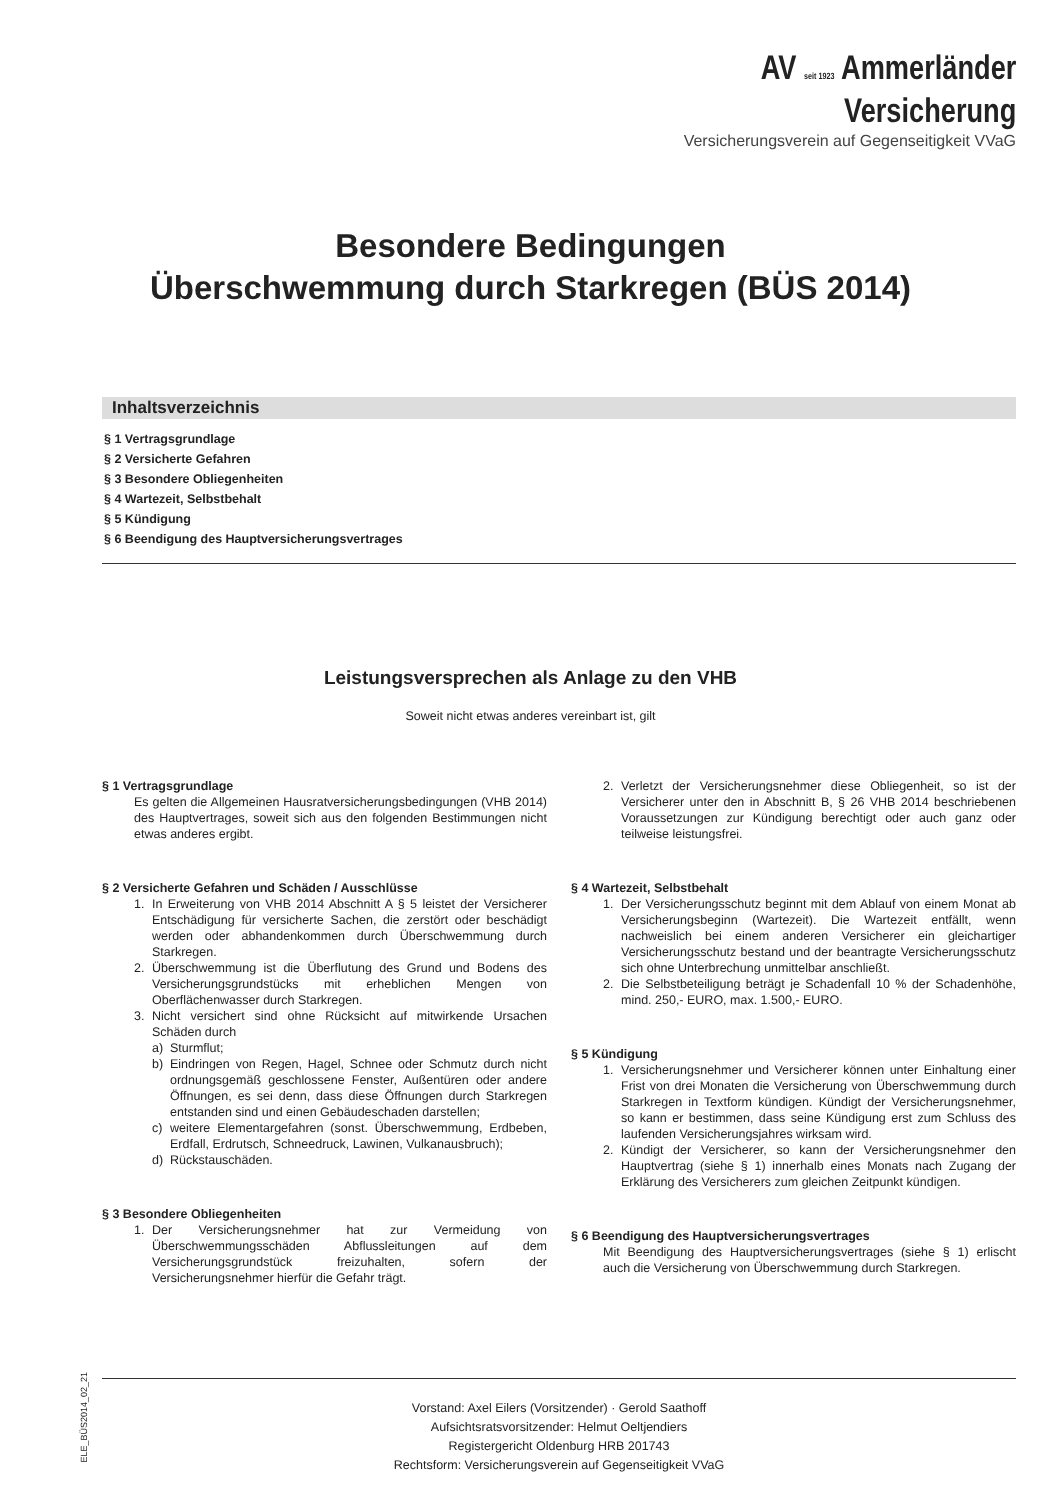AV seit 1923 Ammerländer
Versicherung
Versicherungsverein auf Gegenseitigkeit VVaG
Besondere Bedingungen
Überschwemmung durch Starkregen (BÜS 2014)
Inhaltsverzeichnis
§ 1 Vertragsgrundlage
§ 2 Versicherte Gefahren
§ 3 Besondere Obliegenheiten
§ 4 Wartezeit, Selbstbehalt
§ 5 Kündigung
§ 6 Beendigung des Hauptversicherungsvertrages
Leistungsversprechen als Anlage zu den VHB
Soweit nicht etwas anderes vereinbart ist, gilt
§ 1 Vertragsgrundlage
Es gelten die Allgemeinen Hausratversicherungsbedingungen (VHB 2014) des Hauptvertrages, soweit sich aus den folgenden Bestimmungen nicht etwas anderes ergibt.
§ 2 Versicherte Gefahren und Schäden / Ausschlüsse
1. In Erweiterung von VHB 2014 Abschnitt A § 5 leistet der Versicherer Entschädigung für versicherte Sachen, die zerstört oder beschädigt werden oder abhandenkommen durch Überschwemmung durch Starkregen.
2. Überschwemmung ist die Überflutung des Grund und Bodens des Versicherungsgrundstücks mit erheblichen Mengen von Oberflächenwasser durch Starkregen.
3. Nicht versichert sind ohne Rücksicht auf mitwirkende Ursachen Schäden durch
a) Sturmflut;
b) Eindringen von Regen, Hagel, Schnee oder Schmutz durch nicht ordnungsgemäß geschlossene Fenster, Außentüren oder andere Öffnungen, es sei denn, dass diese Öffnungen durch Starkregen entstanden sind und einen Gebäudeschaden darstellen;
c) weitere Elementargefahren (sonst. Überschwemmung, Erdbeben, Erdfall, Erdrutsch, Schneedruck, Lawinen, Vulkanausbruch);
d) Rückstauschäden.
§ 3 Besondere Obliegenheiten
1. Der Versicherungsnehmer hat zur Vermeidung von Überschwemmungsschäden Abflussleitungen auf dem Versicherungsgrundstück freizuhalten, sofern der Versicherungsnehmer hierfür die Gefahr trägt.
2. Verletzt der Versicherungsnehmer diese Obliegenheit, so ist der Versicherer unter den in Abschnitt B, § 26 VHB 2014 beschriebenen Voraussetzungen zur Kündigung berechtigt oder auch ganz oder teilweise leistungsfrei.
§ 4 Wartezeit, Selbstbehalt
1. Der Versicherungsschutz beginnt mit dem Ablauf von einem Monat ab Versicherungsbeginn (Wartezeit). Die Wartezeit entfällt, wenn nachweislich bei einem anderen Versicherer ein gleichartiger Versicherungsschutz bestand und der beantragte Versicherungsschutz sich ohne Unterbrechung unmittelbar anschließt.
2. Die Selbstbeteiligung beträgt je Schadenfall 10 % der Schadenhöhe, mind. 250,- EURO, max. 1.500,- EURO.
§ 5 Kündigung
1. Versicherungsnehmer und Versicherer können unter Einhaltung einer Frist von drei Monaten die Versicherung von Überschwemmung durch Starkregen in Textform kündigen. Kündigt der Versicherungsnehmer, so kann er bestimmen, dass seine Kündigung erst zum Schluss des laufenden Versicherungsjahres wirksam wird.
2. Kündigt der Versicherer, so kann der Versicherungsnehmer den Hauptvertrag (siehe § 1) innerhalb eines Monats nach Zugang der Erklärung des Versicherers zum gleichen Zeitpunkt kündigen.
§ 6 Beendigung des Hauptversicherungsvertrages
Mit Beendigung des Hauptversicherungsvertrages (siehe § 1) erlischt auch die Versicherung von Überschwemmung durch Starkregen.
Vorstand: Axel Eilers (Vorsitzender) · Gerold Saathoff
Aufsichtsratsvorsitzender: Helmut Oeltjendiers
Registergericht Oldenburg HRB 201743
Rechtsform: Versicherungsverein auf Gegenseitigkeit VVaG
ELE_BÜS2014_02_21